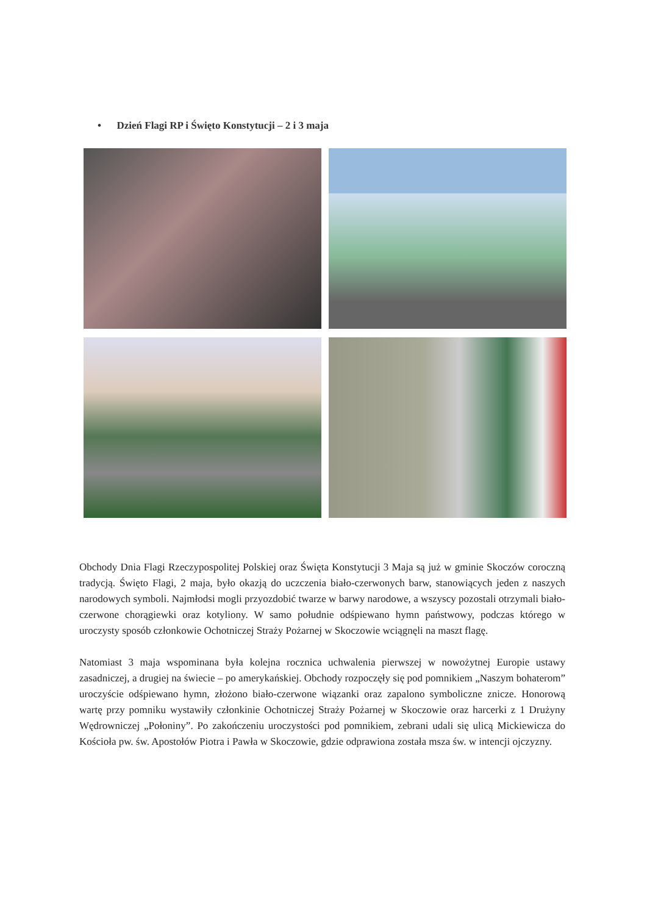• Dzień Flagi RP i Święto Konstytucji – 2 i 3 maja
Obchody Dnia Flagi Rzeczypospolitej Polskiej oraz Święta Konstytucji 3 Maja są już w gminie Skoczów coroczną tradycją. Święto Flagi, 2 maja, było okazją do uczczenia biało-czerwonych barw, stanowiących jeden z naszych narodowych symboli. Najmłodsi mogli przyozdobić twarze w barwy narodowe, a wszyscy pozostali otrzymali biało-czerwone chorągiewki oraz kotyliony. W samo południe odśpiewano hymn państwowy, podczas którego w uroczysty sposób członkowie Ochotniczej Straży Pożarnej w Skoczowie wciągnęli na maszt flagę.
Natomiast 3 maja wspominana była kolejna rocznica uchwalenia pierwszej w nowożytnej Europie ustawy zasadniczej, a drugiej na świecie – po amerykańskiej. Obchody rozpoczęły się pod pomnikiem „Naszym bohaterom” uroczyście odśpiewano hymn, złożono biało-czerwone wiązanki oraz zapalono symboliczne znicze. Honorową wartę przy pomniku wystawiły członkinie Ochotniczej Straży Pożarnej w Skoczowie oraz harcerki z 1 Drużyny Wędrowniczej „Połoniny”. Po zakończeniu uroczystości pod pomnikiem, zebrani udali się ulicą Mickiewicza do Kościoła pw. św. Apostołów Piotra i Pawła w Skoczowie, gdzie odprawiona została msza św. w intencji ojczyzny.